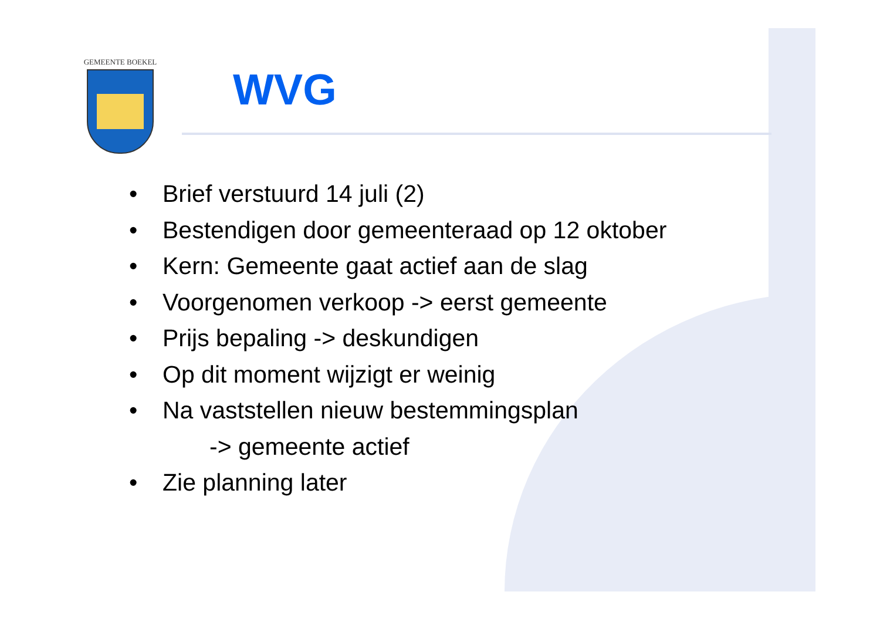GEMEENTE BOEKEL
WVG
• Brief verstuurd 14 juli (2)
• Bestendigen door gemeenteraad op 12 oktober
• Kern: Gemeente gaat actief aan de slag
• Voorgenomen verkoop -> eerst gemeente
• Prijs bepaling -> deskundigen
• Op dit moment wijzigt er weinig
• Na vaststellen nieuw bestemmingsplan
-> gemeente actief
• Zie planning later